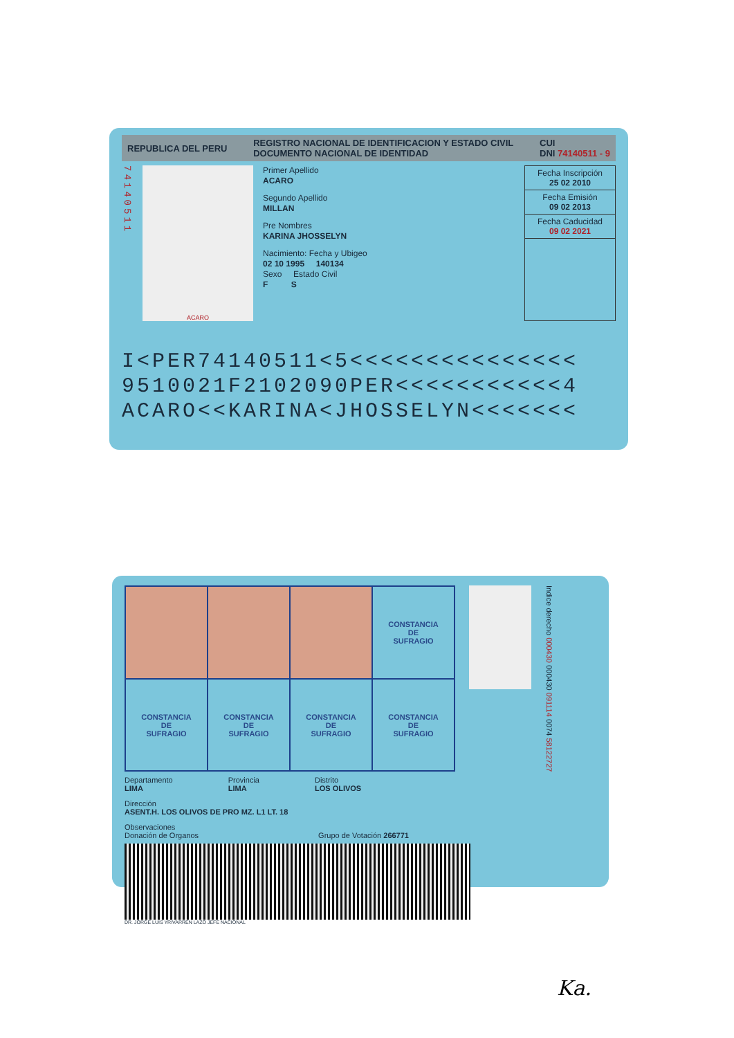REPUBLICA DEL PERU REGISTRO NACIONAL DE IDENTIFICACION Y ESTADO CIVIL
DOCUMENTO NACIONAL DE IDENTIDAD CUI
DNI 74140511 - 9
74140511
ACARO
Primer Apellido
ACARO
Segundo Apellido
MILLAN
Pre Nombres
KARINA JHOSSELYN
Nacimiento: Fecha y Ubigeo
02 10 1995 140134
Sexo Estado Civil
F S
Fecha Inscripción
25 02 2010
Fecha Emisión
09 02 2013
Fecha Caducidad
09 02 2021
I<PER74140511<5<<<<<<<<<<<<<<<
9510021F2102090PER<<<<<<<<<<<4
ACARO<<KARINA<JHOSSELYN<<<<<<<
| | | | CONSTANCIA DE SUFRAGIO |
| CONSTANCIA DE SUFRAGIO | CONSTANCIA DE SUFRAGIO | CONSTANCIA DE SUFRAGIO | CONSTANCIA DE SUFRAGIO |
Indice derecho 000430 000430 091114 0074 58122727
Departamento
LIMA Provincia
LIMA Distrito
LOS OLIVOS
Dirección
ASENT.H. LOS OLIVOS DE PRO MZ. L1 LT. 18
Observaciones
Donación de Organos Grupo de Votación 266771
DR. JORGE LUIS YRIVARREN LAZO JEFE NACIONAL
Ka.